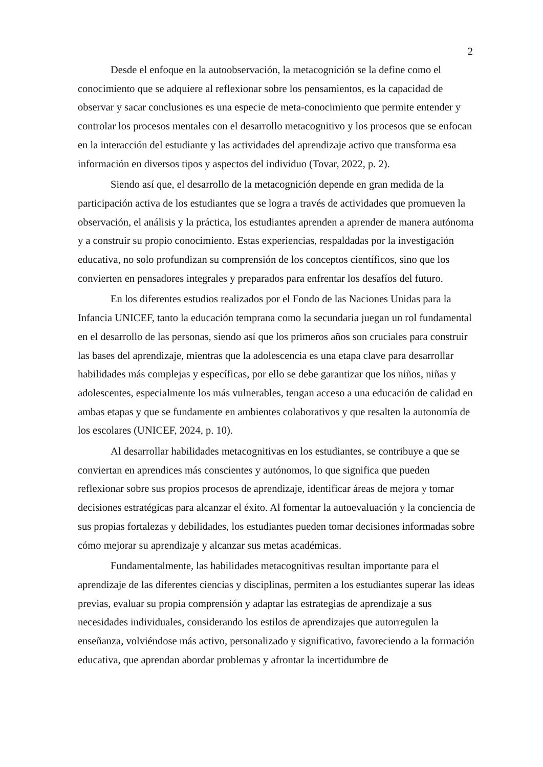2
Desde el enfoque en la autoobservación, la metacognición se la define como el conocimiento que se adquiere al reflexionar sobre los pensamientos, es la capacidad de observar y sacar conclusiones es una especie de meta-conocimiento que permite entender y controlar los procesos mentales con el desarrollo metacognitivo y los procesos que se enfocan en la interacción del estudiante y las actividades del aprendizaje activo que transforma esa información en diversos tipos y aspectos del individuo (Tovar, 2022, p. 2).
Siendo así que, el desarrollo de la metacognición depende en gran medida de la participación activa de los estudiantes que se logra a través de actividades que promueven la observación, el análisis y la práctica, los estudiantes aprenden a aprender de manera autónoma y a construir su propio conocimiento. Estas experiencias, respaldadas por la investigación educativa, no solo profundizan su comprensión de los conceptos científicos, sino que los convierten en pensadores integrales y preparados para enfrentar los desafíos del futuro.
En los diferentes estudios realizados por el Fondo de las Naciones Unidas para la Infancia UNICEF, tanto la educación temprana como la secundaria juegan un rol fundamental en el desarrollo de las personas, siendo así que los primeros años son cruciales para construir las bases del aprendizaje, mientras que la adolescencia es una etapa clave para desarrollar habilidades más complejas y específicas, por ello se debe garantizar que los niños, niñas y adolescentes, especialmente los más vulnerables, tengan acceso a una educación de calidad en ambas etapas y que se fundamente en ambientes colaborativos y que resalten la autonomía de los escolares (UNICEF, 2024, p. 10).
Al desarrollar habilidades metacognitivas en los estudiantes, se contribuye a que se conviertan en aprendices más conscientes y autónomos, lo que significa que pueden reflexionar sobre sus propios procesos de aprendizaje, identificar áreas de mejora y tomar decisiones estratégicas para alcanzar el éxito. Al fomentar la autoevaluación y la conciencia de sus propias fortalezas y debilidades, los estudiantes pueden tomar decisiones informadas sobre cómo mejorar su aprendizaje y alcanzar sus metas académicas.
Fundamentalmente, las habilidades metacognitivas resultan importante para el aprendizaje de las diferentes ciencias y disciplinas, permiten a los estudiantes superar las ideas previas, evaluar su propia comprensión y adaptar las estrategias de aprendizaje a sus necesidades individuales, considerando los estilos de aprendizajes que autorregulen la enseñanza, volviéndose más activo, personalizado y significativo, favoreciendo a la formación educativa, que aprendan abordar problemas y afrontar la incertidumbre de